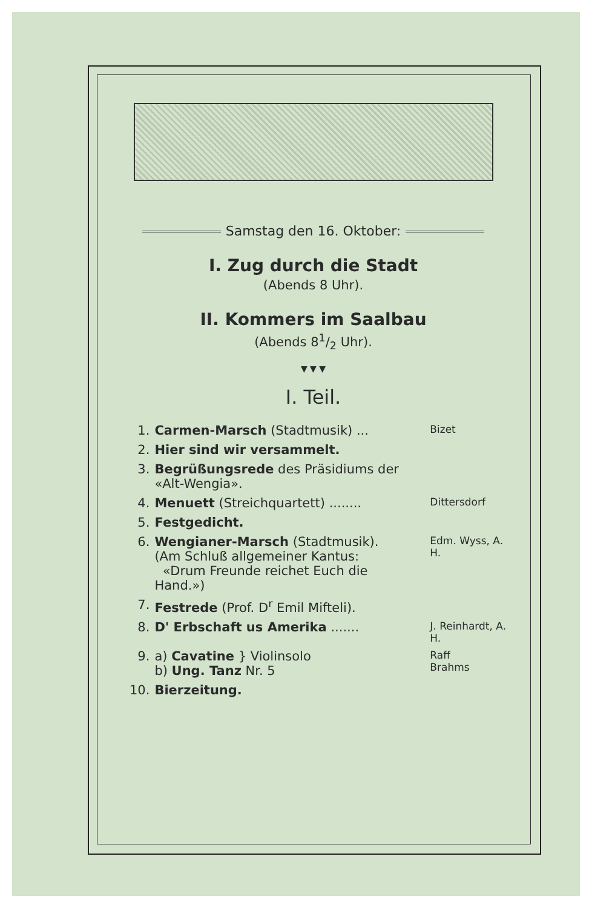Samstag den 16. Oktober:
I. Zug durch die Stadt
(Abends 8 Uhr).
II. Kommers im Saalbau
(Abends 81/2 Uhr).
▼ ▼ ▼
I. Teil.
| 1. | Carmen-Marsch (Stadtmusik) ... | Bizet |
| 2. | Hier sind wir versammelt. | |
| 3. | Begrüßungsrede des Präsidiums der «Alt-Wengia». | |
| 4. | Menuett (Streichquartett) ........ | Dittersdorf |
| 5. | Festgedicht. | |
| 6. | Wengianer-Marsch (Stadtmusik). (Am Schluß allgemeiner Kantus: «Drum Freunde reichet Euch die Hand.») | Edm. Wyss, A. H. |
| 7. | Festrede (Prof. D<sup>r</sup> Emil Mifteli). | |
| 8. | D' Erbschaft us Amerika ....... | J. Reinhardt, A. H. |
| 9. | a) Cavatine } Violinsolo b) Ung. Tanz Nr. 5 | Raff Brahms |
| 10. | Bierzeitung. | |